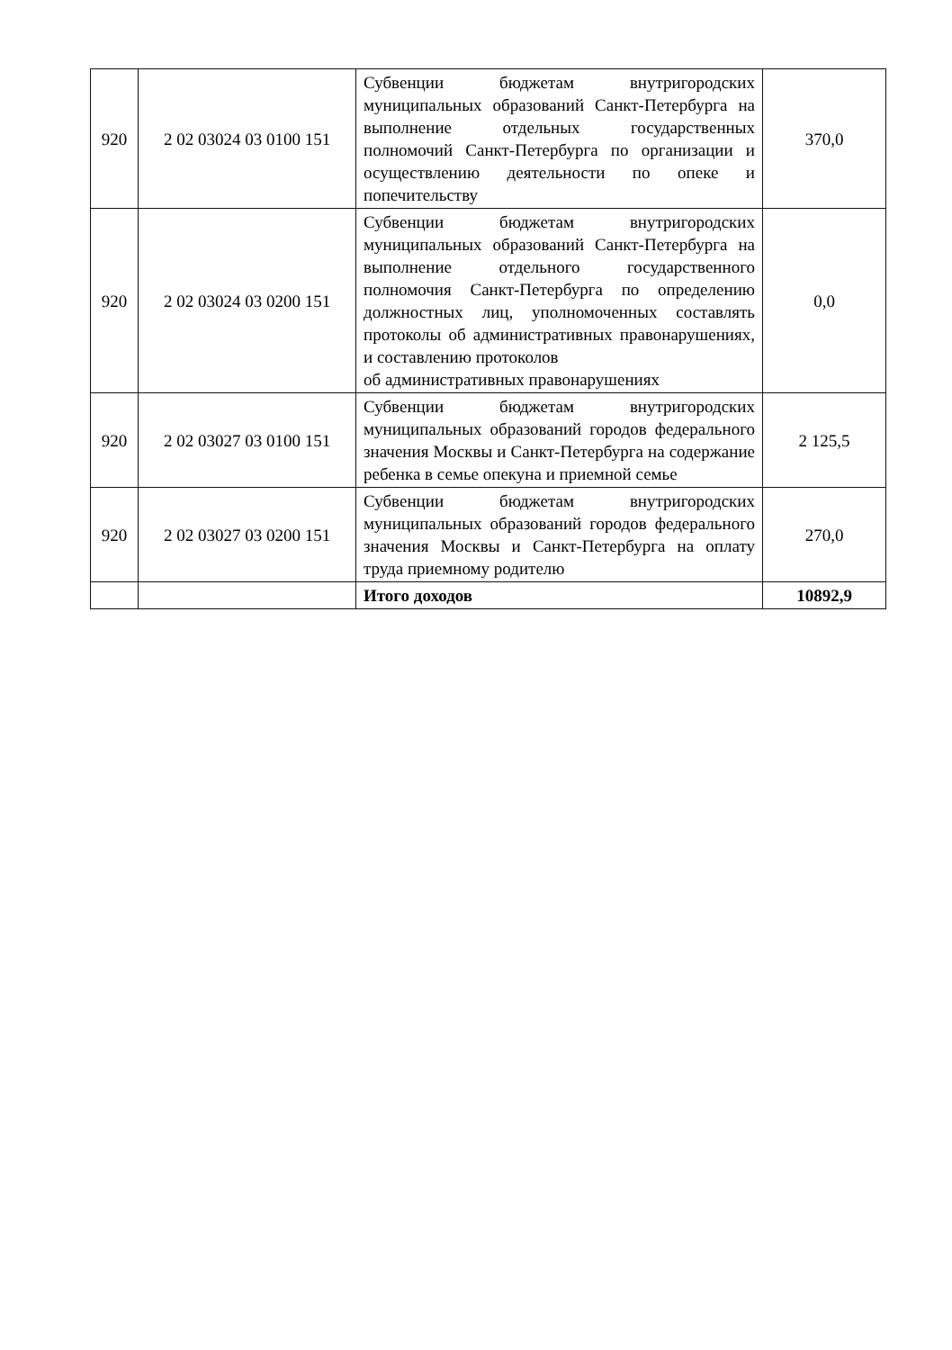| 920 | 2 02 03024 03 0100 151 | Субвенции бюджетам внутригородских муниципальных образований Санкт-Петербурга на выполнение отдельных государственных полномочий Санкт-Петербурга по организации и осуществлению деятельности по опеке и попечительству | 370,0 |
| 920 | 2 02 03024 03 0200 151 | Субвенции бюджетам внутригородских муниципальных образований Санкт-Петербурга на выполнение отдельного государственного полномочия Санкт-Петербурга по определению должностных лиц, уполномоченных составлять протоколы об административных правонарушениях, и составлению протоколов об административных правонарушениях | 0,0 |
| 920 | 2 02 03027 03 0100 151 | Субвенции бюджетам внутригородских муниципальных образований городов федерального значения Москвы и Санкт-Петербурга на содержание ребенка в семье опекуна и приемной семье | 2 125,5 |
| 920 | 2 02 03027 03 0200 151 | Субвенции бюджетам внутригородских муниципальных образований городов федерального значения Москвы и Санкт-Петербурга на оплату труда приемному родителю | 270,0 |
| | | Итого доходов | 10892,9 |